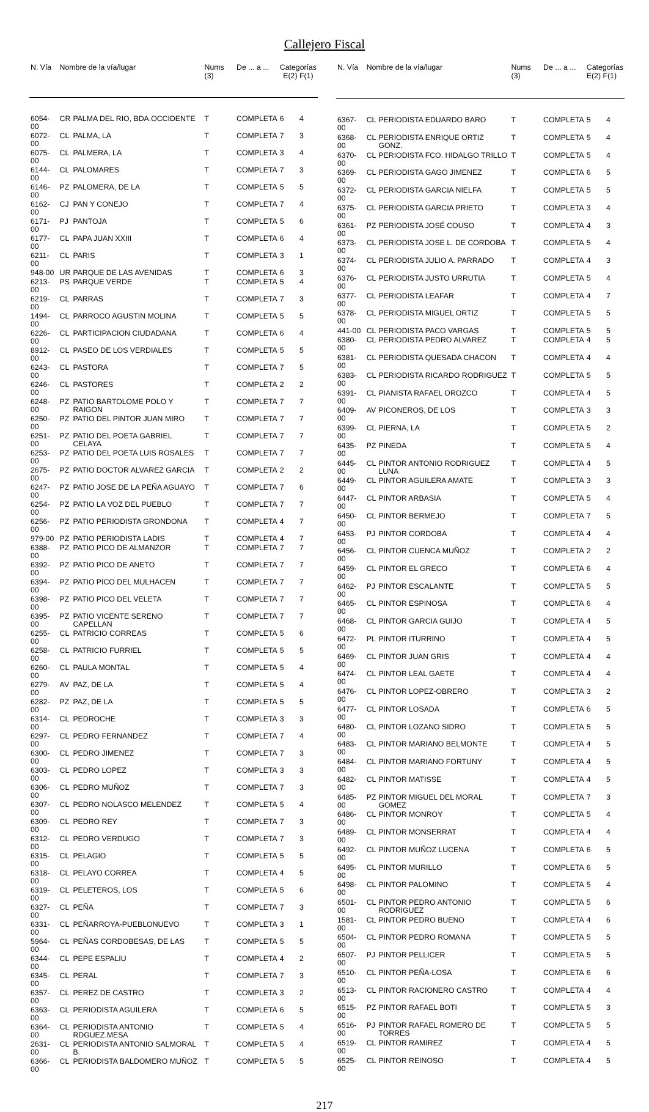Callejero Fiscal
| N. Vía | Nombre de la vía/lugar | | Nums (3) | De ... a ... | Categorías E(2) F(1) | |
| --- | --- | --- | --- | --- | --- | --- |
| 6054-00 | CR | PALMA DEL RIO, BDA.OCCIDENTE | T | COMPLETA | 6 | 4 |
| 6072-00 | CL | PALMA, LA | T | COMPLETA | 7 | 3 |
| 6075-00 | CL | PALMERA, LA | T | COMPLETA | 3 | 4 |
| 6144-00 | CL | PALOMARES | T | COMPLETA | 7 | 3 |
| 6146-00 | PZ | PALOMERA, DE LA | T | COMPLETA | 5 | 5 |
| 6162-00 | CJ | PAN Y CONEJO | T | COMPLETA | 7 | 4 |
| 6171-00 | PJ | PANTOJA | T | COMPLETA | 5 | 6 |
| 6177-00 | CL | PAPA JUAN XXIII | T | COMPLETA | 6 | 4 |
| 6211-00 | CL | PARIS | T | COMPLETA | 3 | 1 |
| 948-00 | UR | PARQUE DE LAS AVENIDAS | T | COMPLETA | 6 | 3 |
| 6213-00 | PS | PARQUE VERDE | T | COMPLETA | 5 | 4 |
| 6219-00 | CL | PARRAS | T | COMPLETA | 7 | 3 |
| 1494-00 | CL | PARROCO AGUSTIN MOLINA | T | COMPLETA | 5 | 5 |
| 6226-00 | CL | PARTICIPACION CIUDADANA | T | COMPLETA | 6 | 4 |
| 8912-00 | CL | PASEO DE LOS VERDIALES | T | COMPLETA | 5 | 5 |
| 6243-00 | CL | PASTORA | T | COMPLETA | 7 | 5 |
| 6246-00 | CL | PASTORES | T | COMPLETA | 2 | 2 |
| 6248-00 | PZ | PATIO BARTOLOME POLO Y RAIGON | T | COMPLETA | 7 | 7 |
| 6250-00 | PZ | PATIO DEL PINTOR JUAN MIRO | T | COMPLETA | 7 | 7 |
| 6251-00 | PZ | PATIO DEL POETA GABRIEL CELAYA | T | COMPLETA | 7 | 7 |
| 6253-00 | PZ | PATIO DEL POETA LUIS ROSALES | T | COMPLETA | 7 | 7 |
| 2675-00 | PZ | PATIO DOCTOR ALVAREZ GARCIA | T | COMPLETA | 2 | 2 |
| 6247-00 | PZ | PATIO JOSE DE LA PEÑA AGUAYO | T | COMPLETA | 7 | 6 |
| 6254-00 | PZ | PATIO LA VOZ DEL PUEBLO | T | COMPLETA | 7 | 7 |
| 6256-00 | PZ | PATIO PERIODISTA GRONDONA | T | COMPLETA | 4 | 7 |
| 979-00 | PZ | PATIO PERIODISTA LADIS | T | COMPLETA | 4 | 7 |
| 6388-00 | PZ | PATIO PICO DE ALMANZOR | T | COMPLETA | 7 | 7 |
| 6392-00 | PZ | PATIO PICO DE ANETO | T | COMPLETA | 7 | 7 |
| 6394-00 | PZ | PATIO PICO DEL MULHACEN | T | COMPLETA | 7 | 7 |
| 6398-00 | PZ | PATIO PICO DEL VELETA | T | COMPLETA | 7 | 7 |
| 6395-00 | PZ | PATIO VICENTE SERENO CAPELLAN | T | COMPLETA | 7 | 7 |
| 6255-00 | CL | PATRICIO CORREAS | T | COMPLETA | 5 | 6 |
| 6258-00 | CL | PATRICIO FURRIEL | T | COMPLETA | 5 | 5 |
| 6260-00 | CL | PAULA MONTAL | T | COMPLETA | 5 | 4 |
| 6279-00 | AV | PAZ, DE LA | T | COMPLETA | 5 | 4 |
| 6282-00 | PZ | PAZ, DE LA | T | COMPLETA | 5 | 5 |
| 6314-00 | CL | PEDROCHE | T | COMPLETA | 3 | 3 |
| 6297-00 | CL | PEDRO FERNANDEZ | T | COMPLETA | 7 | 4 |
| 6300-00 | CL | PEDRO JIMENEZ | T | COMPLETA | 7 | 3 |
| 6303-00 | CL | PEDRO LOPEZ | T | COMPLETA | 3 | 3 |
| 6306-00 | CL | PEDRO MUÑOZ | T | COMPLETA | 7 | 3 |
| 6307-00 | CL | PEDRO NOLASCO MELENDEZ | T | COMPLETA | 5 | 4 |
| 6309-00 | CL | PEDRO REY | T | COMPLETA | 7 | 3 |
| 6312-00 | CL | PEDRO VERDUGO | T | COMPLETA | 7 | 3 |
| 6315-00 | CL | PELAGIO | T | COMPLETA | 5 | 5 |
| 6318-00 | CL | PELAYO CORREA | T | COMPLETA | 4 | 5 |
| 6319-00 | CL | PELETEROS, LOS | T | COMPLETA | 5 | 6 |
| 6327-00 | CL | PEÑA | T | COMPLETA | 7 | 3 |
| 6331-00 | CL | PEÑARROYA-PUEBLONUEVO | T | COMPLETA | 3 | 1 |
| 5964-00 | CL | PEÑAS CORDOBESAS, DE LAS | T | COMPLETA | 5 | 5 |
| 6344-00 | CL | PEPE ESPALIU | T | COMPLETA | 4 | 2 |
| 6345-00 | CL | PERAL | T | COMPLETA | 7 | 3 |
| 6357-00 | CL | PEREZ DE CASTRO | T | COMPLETA | 3 | 2 |
| 6363-00 | CL | PERIODISTA AGUILERA | T | COMPLETA | 6 | 5 |
| 6364-00 | CL | PERIODISTA ANTONIO RDGUEZ.MESA | T | COMPLETA | 5 | 4 |
| 2631-00 | CL | PERIODISTA ANTONIO SALMORAL B. | T | COMPLETA | 5 | 4 |
| 6366-00 | CL | PERIODISTA BALDOMERO MUÑOZ | T | COMPLETA | 5 | 5 |
| N. Vía | Nombre de la vía/lugar | | Nums (3) | De ... a ... | Categorías E(2) F(1) | |
| --- | --- | --- | --- | --- | --- | --- |
| 6367-00 | CL | PERIODISTA EDUARDO BARO | T | COMPLETA | 5 | 4 |
| 6368-00 | CL | PERIODISTA ENRIQUE ORTIZ GONZ. | T | COMPLETA | 5 | 4 |
| 6370-00 | CL | PERIODISTA FCO. HIDALGO TRILLO | T | COMPLETA | 5 | 4 |
| 6369-00 | CL | PERIODISTA GAGO JIMENEZ | T | COMPLETA | 6 | 5 |
| 6372-00 | CL | PERIODISTA GARCIA NIELFA | T | COMPLETA | 5 | 5 |
| 6375-00 | CL | PERIODISTA GARCIA PRIETO | T | COMPLETA | 3 | 4 |
| 6361-00 | PZ | PERIODISTA JOSÉ COUSO | T | COMPLETA | 4 | 3 |
| 6373-00 | CL | PERIODISTA JOSE L. DE CORDOBA | T | COMPLETA | 5 | 4 |
| 6374-00 | CL | PERIODISTA JULIO A. PARRADO | T | COMPLETA | 4 | 3 |
| 6376-00 | CL | PERIODISTA JUSTO URRUTIA | T | COMPLETA | 5 | 4 |
| 6377-00 | CL | PERIODISTA LEAFAR | T | COMPLETA | 4 | 7 |
| 6378-00 | CL | PERIODISTA MIGUEL ORTIZ | T | COMPLETA | 5 | 5 |
| 441-00 | CL | PERIODISTA PACO VARGAS | T | COMPLETA | 5 | 5 |
| 6380-00 | CL | PERIODISTA PEDRO ALVAREZ | T | COMPLETA | 4 | 5 |
| 6381-00 | CL | PERIODISTA QUESADA CHACON | T | COMPLETA | 4 | 4 |
| 6383-00 | CL | PERIODISTA RICARDO RODRIGUEZ | T | COMPLETA | 5 | 5 |
| 6391-00 | CL | PIANISTA RAFAEL OROZCO | T | COMPLETA | 4 | 5 |
| 6409-00 | AV | PICONEROS, DE LOS | T | COMPLETA | 3 | 3 |
| 6399-00 | CL | PIERNA, LA | T | COMPLETA | 5 | 2 |
| 6435-00 | PZ | PINEDA | T | COMPLETA | 5 | 4 |
| 6445-00 | CL | PINTOR ANTONIO RODRIGUEZ LUNA | T | COMPLETA | 4 | 5 |
| 6449-00 | CL | PINTOR AGUILERA AMATE | T | COMPLETA | 3 | 3 |
| 6447-00 | CL | PINTOR ARBASIA | T | COMPLETA | 5 | 4 |
| 6450-00 | CL | PINTOR BERMEJO | T | COMPLETA | 7 | 5 |
| 6453-00 | PJ | PINTOR CORDOBA | T | COMPLETA | 4 | 4 |
| 6456-00 | CL | PINTOR CUENCA MUÑOZ | T | COMPLETA | 2 | 2 |
| 6459-00 | CL | PINTOR EL GRECO | T | COMPLETA | 6 | 4 |
| 6462-00 | PJ | PINTOR ESCALANTE | T | COMPLETA | 5 | 5 |
| 6465-00 | CL | PINTOR ESPINOSA | T | COMPLETA | 6 | 4 |
| 6468-00 | CL | PINTOR GARCIA GUIJO | T | COMPLETA | 4 | 5 |
| 6472-00 | PL | PINTOR ITURRINO | T | COMPLETA | 4 | 5 |
| 6469-00 | CL | PINTOR JUAN GRIS | T | COMPLETA | 4 | 4 |
| 6474-00 | CL | PINTOR LEAL GAETE | T | COMPLETA | 4 | 4 |
| 6476-00 | CL | PINTOR LOPEZ-OBRERO | T | COMPLETA | 3 | 2 |
| 6477-00 | CL | PINTOR LOSADA | T | COMPLETA | 6 | 5 |
| 6480-00 | CL | PINTOR LOZANO SIDRO | T | COMPLETA | 5 | 5 |
| 6483-00 | CL | PINTOR MARIANO BELMONTE | T | COMPLETA | 4 | 5 |
| 6484-00 | CL | PINTOR MARIANO FORTUNY | T | COMPLETA | 4 | 5 |
| 6482-00 | CL | PINTOR MATISSE | T | COMPLETA | 4 | 5 |
| 6485-00 | PZ | PINTOR MIGUEL DEL MORAL GOMEZ | T | COMPLETA | 7 | 3 |
| 6486-00 | CL | PINTOR MONROY | T | COMPLETA | 5 | 4 |
| 6489-00 | CL | PINTOR MONSERRAT | T | COMPLETA | 4 | 4 |
| 6492-00 | CL | PINTOR MUÑOZ LUCENA | T | COMPLETA | 6 | 5 |
| 6495-00 | CL | PINTOR MURILLO | T | COMPLETA | 6 | 5 |
| 6498-00 | CL | PINTOR PALOMINO | T | COMPLETA | 5 | 4 |
| 6501-00 | CL | PINTOR PEDRO ANTONIO RODRIGUEZ | T | COMPLETA | 5 | 6 |
| 1581-00 | CL | PINTOR PEDRO BUENO | T | COMPLETA | 4 | 6 |
| 6504-00 | CL | PINTOR PEDRO ROMANA | T | COMPLETA | 5 | 5 |
| 6507-00 | PJ | PINTOR PELLICER | T | COMPLETA | 5 | 5 |
| 6510-00 | CL | PINTOR PEÑA-LOSA | T | COMPLETA | 6 | 6 |
| 6513-00 | CL | PINTOR RACIONERO CASTRO | T | COMPLETA | 4 | 4 |
| 6515-00 | PZ | PINTOR RAFAEL BOTI | T | COMPLETA | 5 | 3 |
| 6516-00 | PJ | PINTOR RAFAEL ROMERO DE TORRES | T | COMPLETA | 5 | 5 |
| 6519-00 | CL | PINTOR RAMIREZ | T | COMPLETA | 4 | 5 |
| 6525-00 | CL | PINTOR REINOSO | T | COMPLETA | 4 | 5 |
217